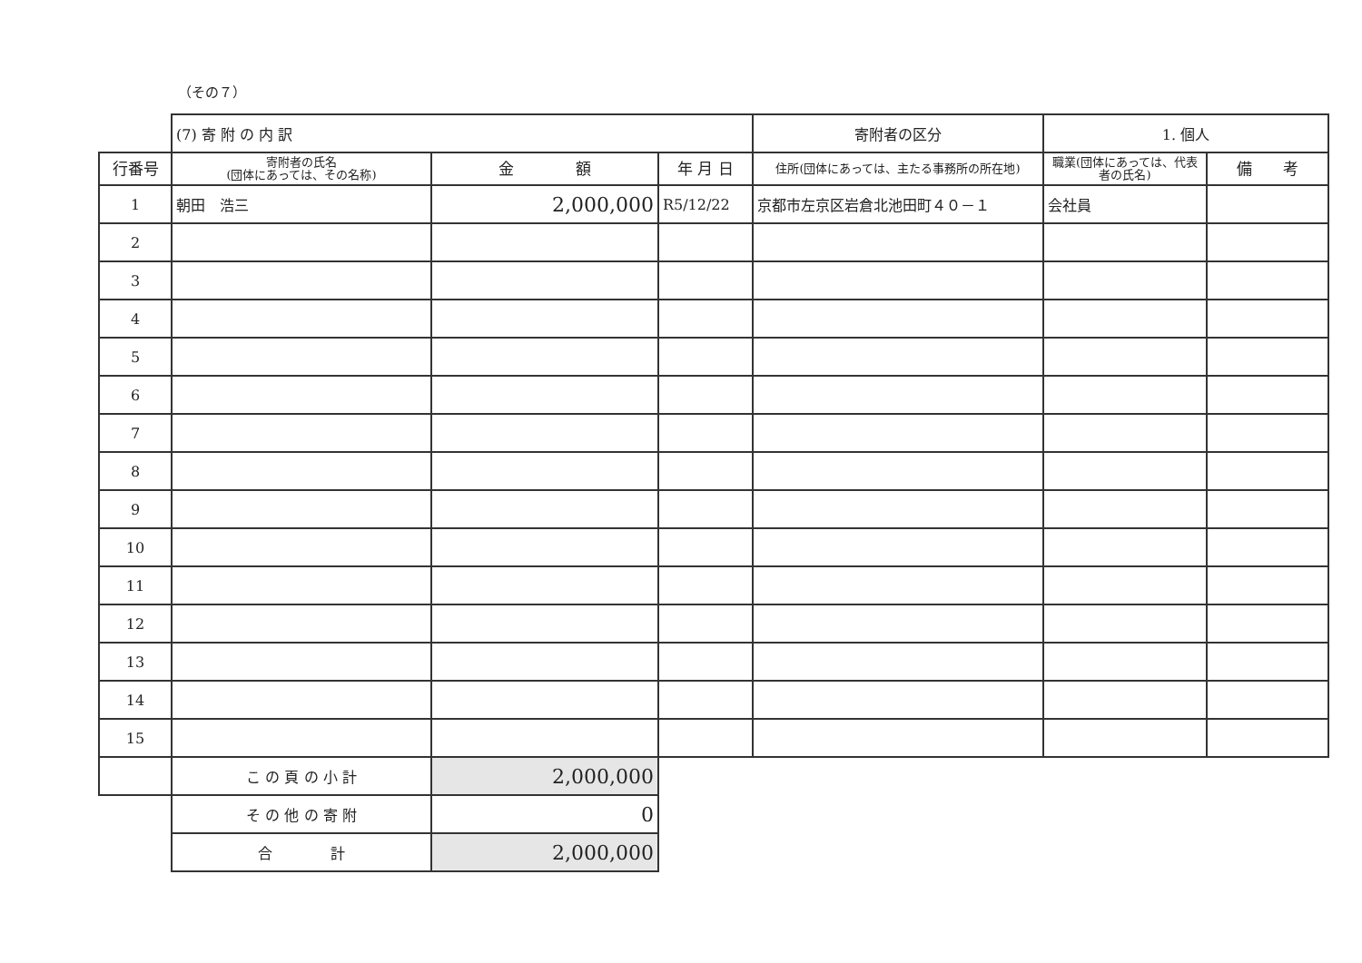（その７）
| | (7) 寄 附 の 内 訳 | | | 寄附者の区分 | 1. 個人 | |
| 行番号 | 寄附者の氏名 (団体にあっては、その名称) | 金 額 | 年 月 日 | 住所(団体にあっては、主たる事務所の所在地) | 職業(団体にあっては、代表者の氏名) | 備 考 |
| 1 | 朝田 浩三 | 2,000,000 | R5/12/22 | 京都市左京区岩倉北池田町４０－１ | 会社員 | |
| 2 | | | | | | |
| 3 | | | | | | |
| 4 | | | | | | |
| 5 | | | | | | |
| 6 | | | | | | |
| 7 | | | | | | |
| 8 | | | | | | |
| 9 | | | | | | |
| 10 | | | | | | |
| 11 | | | | | | |
| 12 | | | | | | |
| 13 | | | | | | |
| 14 | | | | | | |
| 15 | | | | | | |
| | こ の 頁 の 小 計 | 2,000,000 | | | | |
| | そ の 他 の 寄 附 | 0 | | | | |
| | 合 計 | 2,000,000 | | | | |